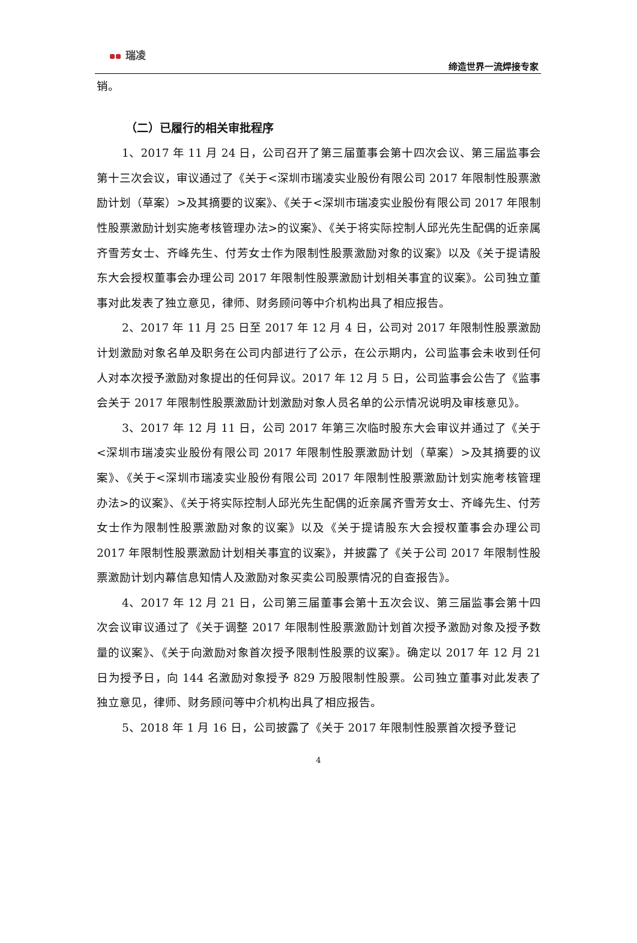瑞凌
缔造世界一流焊接专家
销。
（二）已履行的相关审批程序
1、2017 年 11 月 24 日，公司召开了第三届董事会第十四次会议、第三届监事会第十三次会议，审议通过了《关于<深圳市瑞凌实业股份有限公司 2017 年限制性股票激励计划（草案）>及其摘要的议案》、《关于<深圳市瑞凌实业股份有限公司 2017 年限制性股票激励计划实施考核管理办法>的议案》、《关于将实际控制人邱光先生配偶的近亲属齐雪芳女士、齐峰先生、付芳女士作为限制性股票激励对象的议案》以及《关于提请股东大会授权董事会办理公司 2017 年限制性股票激励计划相关事宜的议案》。公司独立董事对此发表了独立意见，律师、财务顾问等中介机构出具了相应报告。
2、2017 年 11 月 25 日至 2017 年 12 月 4 日，公司对 2017 年限制性股票激励计划激励对象名单及职务在公司内部进行了公示，在公示期内，公司监事会未收到任何人对本次授予激励对象提出的任何异议。2017 年 12 月 5 日，公司监事会公告了《监事会关于 2017 年限制性股票激励计划激励对象人员名单的公示情况说明及审核意见》。
3、2017 年 12 月 11 日，公司 2017 年第三次临时股东大会审议并通过了《关于<深圳市瑞凌实业股份有限公司 2017 年限制性股票激励计划（草案）>及其摘要的议案》、《关于<深圳市瑞凌实业股份有限公司 2017 年限制性股票激励计划实施考核管理办法>的议案》、《关于将实际控制人邱光先生配偶的近亲属齐雪芳女士、齐峰先生、付芳女士作为限制性股票激励对象的议案》以及《关于提请股东大会授权董事会办理公司 2017 年限制性股票激励计划相关事宜的议案》，并披露了《关于公司 2017 年限制性股票激励计划内幕信息知情人及激励对象买卖公司股票情况的自查报告》。
4、2017 年 12 月 21 日，公司第三届董事会第十五次会议、第三届监事会第十四次会议审议通过了《关于调整 2017 年限制性股票激励计划首次授予激励对象及授予数量的议案》、《关于向激励对象首次授予限制性股票的议案》。确定以 2017 年 12 月 21 日为授予日，向 144 名激励对象授予 829 万股限制性股票。公司独立董事对此发表了独立意见，律师、财务顾问等中介机构出具了相应报告。
5、2018 年 1 月 16 日，公司披露了《关于 2017 年限制性股票首次授予登记
4